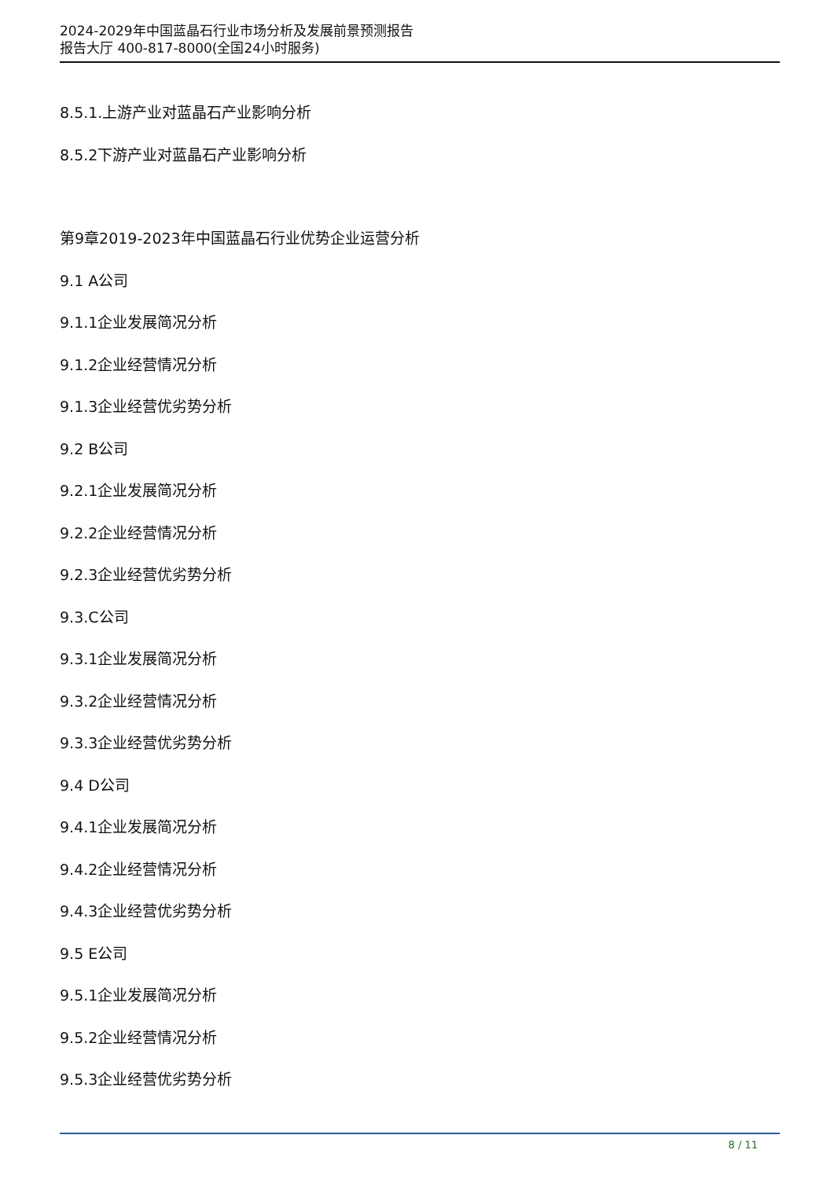2024-2029年中国蓝晶石行业市场分析及发展前景预测报告
报告大厅 400-817-8000(全国24小时服务)
8.5.1.上游产业对蓝晶石产业影响分析
8.5.2下游产业对蓝晶石产业影响分析
第9章2019-2023年中国蓝晶石行业优势企业运营分析
9.1 A公司
9.1.1企业发展简况分析
9.1.2企业经营情况分析
9.1.3企业经营优劣势分析
9.2 B公司
9.2.1企业发展简况分析
9.2.2企业经营情况分析
9.2.3企业经营优劣势分析
9.3.C公司
9.3.1企业发展简况分析
9.3.2企业经营情况分析
9.3.3企业经营优劣势分析
9.4 D公司
9.4.1企业发展简况分析
9.4.2企业经营情况分析
9.4.3企业经营优劣势分析
9.5 E公司
9.5.1企业发展简况分析
9.5.2企业经营情况分析
9.5.3企业经营优劣势分析
8 / 11